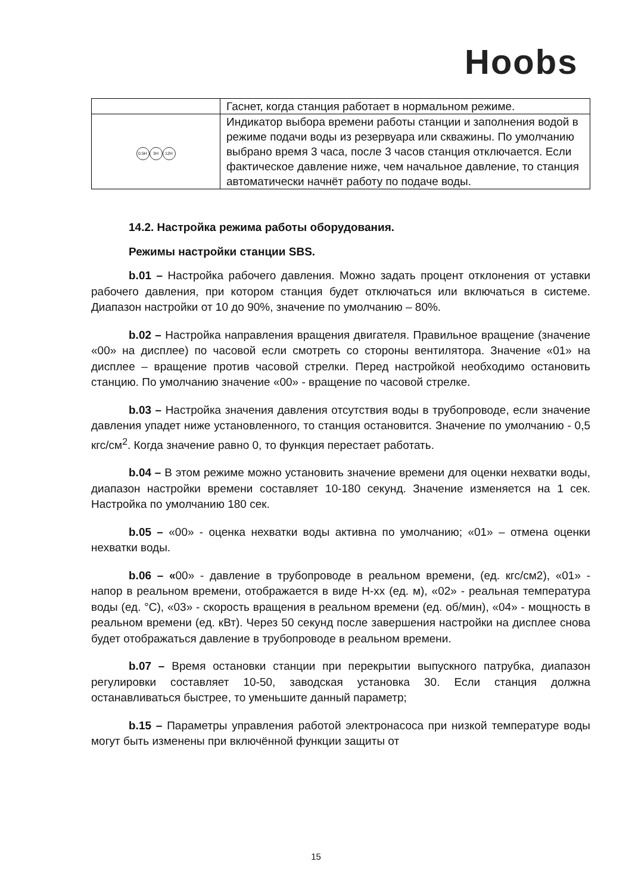Hoobs
| | Гаснет, когда станция работает в нормальном режиме. |
| 0.5H 3H 12H | Индикатор выбора времени работы станции и заполнения водой в режиме подачи воды из резервуара или скважины. По умолчанию выбрано время 3 часа, после 3 часов станция отключается. Если фактическое давление ниже, чем начальное давление, то станция автоматически начнёт работу по подаче воды. |
14.2. Настройка режима работы оборудования.
Режимы настройки станции SBS.
b.01 – Настройка рабочего давления. Можно задать процент отклонения от уставки рабочего давления, при котором станция будет отключаться или включаться в системе. Диапазон настройки от 10 до 90%, значение по умолчанию – 80%.
b.02 – Настройка направления вращения двигателя. Правильное вращение (значение «00» на дисплее) по часовой если смотреть со стороны вентилятора. Значение «01» на дисплее – вращение против часовой стрелки. Перед настройкой необходимо остановить станцию. По умолчанию значение «00» - вращение по часовой стрелке.
b.03 – Настройка значения давления отсутствия воды в трубопроводе, если значение давления упадет ниже установленного, то станция остановится. Значение по умолчанию - 0,5 кгс/см<sup>2</sup>. Когда значение равно 0, то функция перестает работать.
b.04 – В этом режиме можно установить значение времени для оценки нехватки воды, диапазон настройки времени составляет 10-180 секунд. Значение изменяется на 1 сек. Настройка по умолчанию 180 сек.
b.05 – «00» - оценка нехватки воды активна по умолчанию; «01» – отмена оценки нехватки воды.
b.06 – «00» - давление в трубопроводе в реальном времени, (ед. кгс/см2), «01» - напор в реальном времени, отображается в виде H-xx (ед. м), «02» - реальная температура воды (ед. °C), «03» - скорость вращения в реальном времени (ед. об/мин), «04» - мощность в реальном времени (ед. кВт). Через 50 секунд после завершения настройки на дисплее снова будет отображаться давление в трубопроводе в реальном времени.
b.07 – Время остановки станции при перекрытии выпускного патрубка, диапазон регулировки составляет 10-50, заводская установка 30. Если станция должна останавливаться быстрее, то уменьшите данный параметр;
b.15 – Параметры управления работой электронасоса при низкой температуре воды могут быть изменены при включённой функции защиты от
15